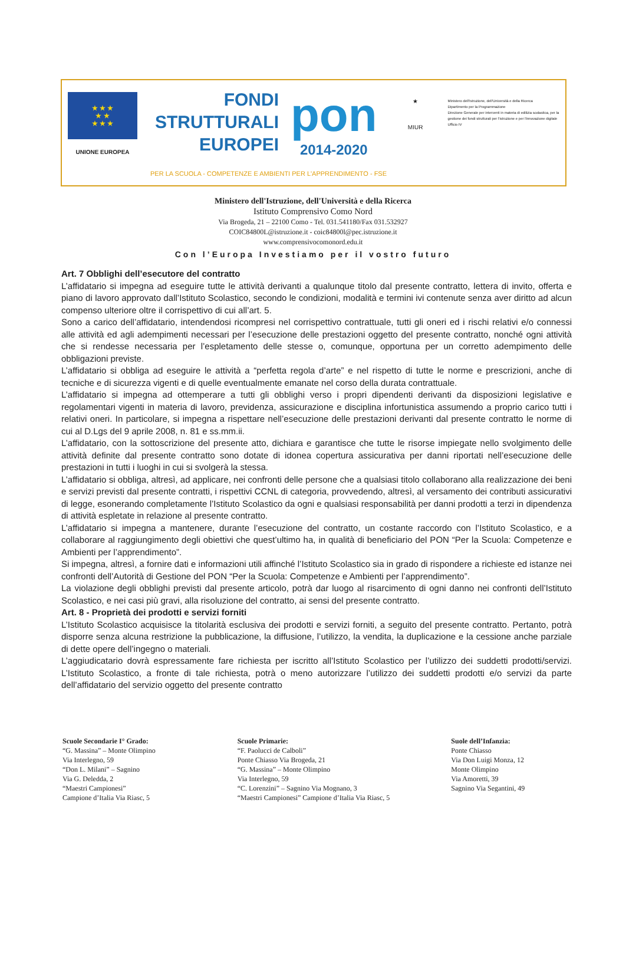★ ★ ★
★ ★
★ ★ ★
UNIONE EUROPEA
FONDI
STRUTTURALI
EUROPEI
pon
2014-2020
★
MIUR
Ministero dell'Istruzione, dell'Università e della Ricerca
Dipartimento per la Programmazione
Direzione Generale per interventi in materia di edilizia scolastica, per la gestione dei fondi strutturali per l'istruzione e per l'innovazione digitale
Ufficio IV
PER LA SCUOLA - COMPETENZE E AMBIENTI PER L'APPRENDIMENTO - FSE
Ministero dell'Istruzione, dell'Università e della Ricerca
Istituto Comprensivo Como Nord
Via Brogeda, 21 – 22100 Como - Tel. 031.541180/Fax 031.532927
COIC84800L@istruzione.it - coic84800l@pec.istruzione.it
www.comprensivocomonord.edu.it
Con l’Europa Investiamo per il vostro futuro
Art. 7 Obblighi dell’esecutore del contratto
L’affidatario si impegna ad eseguire tutte le attività derivanti a qualunque titolo dal presente contratto, lettera di invito, offerta e piano di lavoro approvato dall’Istituto Scolastico, secondo le condizioni, modalità e termini ivi contenute senza aver diritto ad alcun compenso ulteriore oltre il corrispettivo di cui all’art. 5.
Sono a carico dell’affidatario, intendendosi ricompresi nel corrispettivo contrattuale, tutti gli oneri ed i rischi relativi e/o connessi alle attività ed agli adempimenti necessari per l’esecuzione delle prestazioni oggetto del presente contratto, nonché ogni attività che si rendesse necessaria per l’espletamento delle stesse o, comunque, opportuna per un corretto adempimento delle obbligazioni previste.
L’affidatario si obbliga ad eseguire le attività a “perfetta regola d’arte” e nel rispetto di tutte le norme e prescrizioni, anche di tecniche e di sicurezza vigenti e di quelle eventualmente emanate nel corso della durata contrattuale.
L’affidatario si impegna ad ottemperare a tutti gli obblighi verso i propri dipendenti derivanti da disposizioni legislative e regolamentari vigenti in materia di lavoro, previdenza, assicurazione e disciplina infortunistica assumendo a proprio carico tutti i relativi oneri. In particolare, si impegna a rispettare nell’esecuzione delle prestazioni derivanti dal presente contratto le norme di cui al D.Lgs del 9 aprile 2008, n. 81 e ss.mm.ii.
L’affidatario, con la sottoscrizione del presente atto, dichiara e garantisce che tutte le risorse impiegate nello svolgimento delle attività definite dal presente contratto sono dotate di idonea copertura assicurativa per danni riportati nell’esecuzione delle prestazioni in tutti i luoghi in cui si svolgerà la stessa.
L’affidatario si obbliga, altresì, ad applicare, nei confronti delle persone che a qualsiasi titolo collaborano alla realizzazione dei beni e servizi previsti dal presente contratti, i rispettivi CCNL di categoria, provvedendo, altresì, al versamento dei contributi assicurativi di legge, esonerando completamente l’Istituto Scolastico da ogni e qualsiasi responsabilità per danni prodotti a terzi in dipendenza di attività espletate in relazione al presente contratto.
L’affidatario si impegna a mantenere, durante l’esecuzione del contratto, un costante raccordo con l’Istituto Scolastico, e a collaborare al raggiungimento degli obiettivi che quest’ultimo ha, in qualità di beneficiario del PON “Per la Scuola: Competenze e Ambienti per l’apprendimento”.
Si impegna, altresì, a fornire dati e informazioni utili affinché l’Istituto Scolastico sia in grado di rispondere a richieste ed istanze nei confronti dell’Autorità di Gestione del PON “Per la Scuola: Competenze e Ambienti per l’apprendimento”.
La violazione degli obblighi previsti dal presente articolo, potrà dar luogo al risarcimento di ogni danno nei confronti dell’Istituto Scolastico, e nei casi più gravi, alla risoluzione del contratto, ai sensi del presente contratto.
Art. 8 - Proprietà dei prodotti e servizi forniti
L’Istituto Scolastico acquisisce la titolarità esclusiva dei prodotti e servizi forniti, a seguito del presente contratto. Pertanto, potrà disporre senza alcuna restrizione la pubblicazione, la diffusione, l’utilizzo, la vendita, la duplicazione e la cessione anche parziale di dette opere dell’ingegno o materiali.
L’aggiudicatario dovrà espressamente fare richiesta per iscritto all’Istituto Scolastico per l’utilizzo dei suddetti prodotti/servizi. L’Istituto Scolastico, a fronte di tale richiesta, potrà o meno autorizzare l’utilizzo dei suddetti prodotti e/o servizi da parte dell’affidatario del servizio oggetto del presente contratto
Scuole Secondarie I° Grado:
“G. Massina” – Monte Olimpino
Via Interlegno, 59
“Don L. Milani” – Sagnino
Via G. Deledda, 2
“Maestri Campionesi”
Campione d’Italia Via Riasc, 5
Scuole Primarie:
“F. Paolucci de Calboli”
Ponte Chiasso Via Brogeda, 21
“G. Massina” – Monte Olimpino
Via Interlegno, 59
“C. Lorenzini” – Sagnino Via Mognano, 3
“Maestri Campionesi” Campione d’Italia Via Riasc, 5
Suole dell’Infanzia:
Ponte Chiasso
Via Don Luigi Monza, 12
Monte Olimpino
Via Amoretti, 39
Sagnino Via Segantini, 49